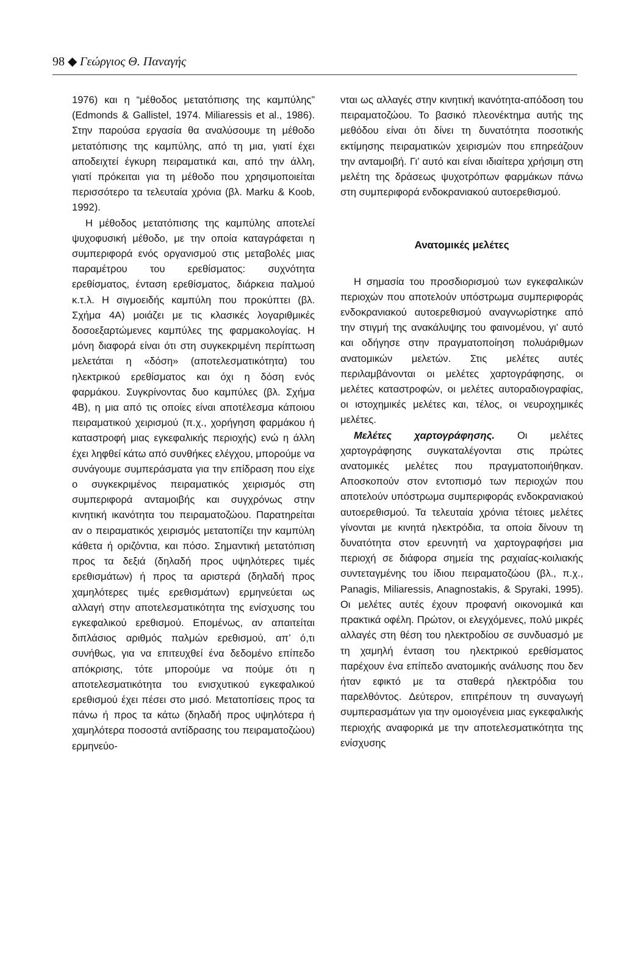98 ◆ Γεώργιος Θ. Παναγής
1976) και η “μέθοδος μετατόπισης της καμπύλης” (Edmonds & Gallistel, 1974. Miliaressis et al., 1986). Στην παρούσα εργασία θα αναλύσουμε τη μέθοδο μετατόπισης της καμπύλης, από τη μια, γιατί έχει αποδειχτεί έγκυρη πειραματικά και, από την άλλη, γιατί πρόκειται για τη μέθοδο που χρησιμοποιείται περισσότερο τα τελευταία χρόνια (βλ. Marku & Koob, 1992).
Η μέθοδος μετατόπισης της καμπύλης αποτελεί ψυχοφυσική μέθοδο, με την οποία καταγράφεται η συμπεριφορά ενός οργανισμού στις μεταβολές μιας παραμέτρου του ερεθίσματος: συχνότητα ερεθίσματος, ένταση ερεθίσματος, διάρκεια παλμού κ.τ.λ. Η σιγμοειδής καμπύλη που προκύπτει (βλ. Σχήμα 4Α) μοιάζει με τις κλασικές λογαριθμικές δοσοεξαρτώμενες καμπύλες της φαρμακολογίας. Η μόνη διαφορά είναι ότι στη συγκεκριμένη περίπτωση μελετάται η «δόση» (αποτελεσματικότητα) του ηλεκτρικού ερεθίσματος και όχι η δόση ενός φαρμάκου. Συγκρίνοντας δυο καμπύλες (βλ. Σχήμα 4Β), η μια από τις οποίες είναι αποτέλεσμα κάποιου πειραματικού χειρισμού (π.χ., χορήγηση φαρμάκου ή καταστροφή μιας εγκεφαλικής περιοχής) ενώ η άλλη έχει ληφθεί κάτω από συνθήκες ελέγχου, μπορούμε να συνάγουμε συμπεράσματα για την επίδραση που είχε ο συγκεκριμένος πειραματικός χειρισμός στη συμπεριφορά ανταμοιβής και συγχρόνως στην κινητική ικανότητα του πειραματοζώου. Παρατηρείται αν ο πειραματικός χειρισμός μετατοπίζει την καμπύλη κάθετα ή οριζόντια, και πόσο. Σημαντική μετατόπιση προς τα δεξιά (δηλαδή προς υψηλότερες τιμές ερεθισμάτων) ή προς τα αριστερά (δηλαδή προς χαμηλότερες τιμές ερεθισμάτων) ερμηνεύεται ως αλλαγή στην αποτελεσματικότητα της ενίσχυσης του εγκεφαλικού ερεθισμού. Επομένως, αν απαιτείται διπλάσιος αριθμός παλμών ερεθισμού, απ’ ό,τι συνήθως, για να επιτευχθεί ένα δεδομένο επίπεδο απόκρισης, τότε μπορούμε να πούμε ότι η αποτελεσματικότητα του ενισχυτικού εγκεφαλικού ερεθισμού έχει πέσει στο μισό. Μετατοπίσεις προς τα πάνω ή προς τα κάτω (δηλαδή προς υψηλότερα ή χαμηλότερα ποσοστά αντίδρασης του πειραματοζώου) ερμηνεύο-
νται ως αλλαγές στην κινητική ικανότητα-απόδοση του πειραματοζώου. Το βασικό πλεονέκτημα αυτής της μεθόδου είναι ότι δίνει τη δυνατότητα ποσοτικής εκτίμησης πειραματικών χειρισμών που επηρεάζουν την ανταμοιβή. Γι’ αυτό και είναι ιδιαίτερα χρήσιμη στη μελέτη της δράσεως ψυχοτρόπων φαρμάκων πάνω στη συμπεριφορά ενδοκρανιακού αυτοερεθισμού.
Ανατομικές μελέτες
Η σημασία του προσδιορισμού των εγκεφαλικών περιοχών που αποτελούν υπόστρωμα συμπεριφοράς ενδοκρανιακού αυτοερεθισμού αναγνωρίστηκε από την στιγμή της ανακάλυψης του φαινομένου, γι’ αυτό και οδήγησε στην πραγματοποίηση πολυάριθμων ανατομικών μελετών. Στις μελέτες αυτές περιλαμβάνονται οι μελέτες χαρτογράφησης, οι μελέτες καταστροφών, οι μελέτες αυτοραδιογραφίας, οι ιστοχημικές μελέτες και, τέλος, οι νευροχημικές μελέτες.
Μελέτες χαρτογράφησης. Οι μελέτες χαρτογράφησης συγκαταλέγονται στις πρώτες ανατομικές μελέτες που πραγματοποιήθηκαν. Αποσκοπούν στον εντοπισμό των περιοχών που αποτελούν υπόστρωμα συμπεριφοράς ενδοκρανιακού αυτοερεθισμού. Τα τελευταία χρόνια τέτοιες μελέτες γίνονται με κινητά ηλεκτρόδια, τα οποία δίνουν τη δυνατότητα στον ερευνητή να χαρτογραφήσει μια περιοχή σε διάφορα σημεία της ραχιαίας-κοιλιακής συντεταγμένης του ίδιου πειραματοζώου (βλ., π.χ., Panagis, Miliaressis, Anagnostakis, & Spyraki, 1995). Οι μελέτες αυτές έχουν προφανή οικονομικά και πρακτικά οφέλη. Πρώτον, οι ελεγχόμενες, πολύ μικρές αλλαγές στη θέση του ηλεκτροδίου σε συνδυασμό με τη χαμηλή ένταση του ηλεκτρικού ερεθίσματος παρέχουν ένα επίπεδο ανατομικής ανάλυσης που δεν ήταν εφικτό με τα σταθερά ηλεκτρόδια του παρελθόντος. Δεύτερον, επιτρέπουν τη συναγωγή συμπερασμάτων για την ομοιογένεια μιας εγκεφαλικής περιοχής αναφορικά με την αποτελεσματικότητα της ενίσχυσης